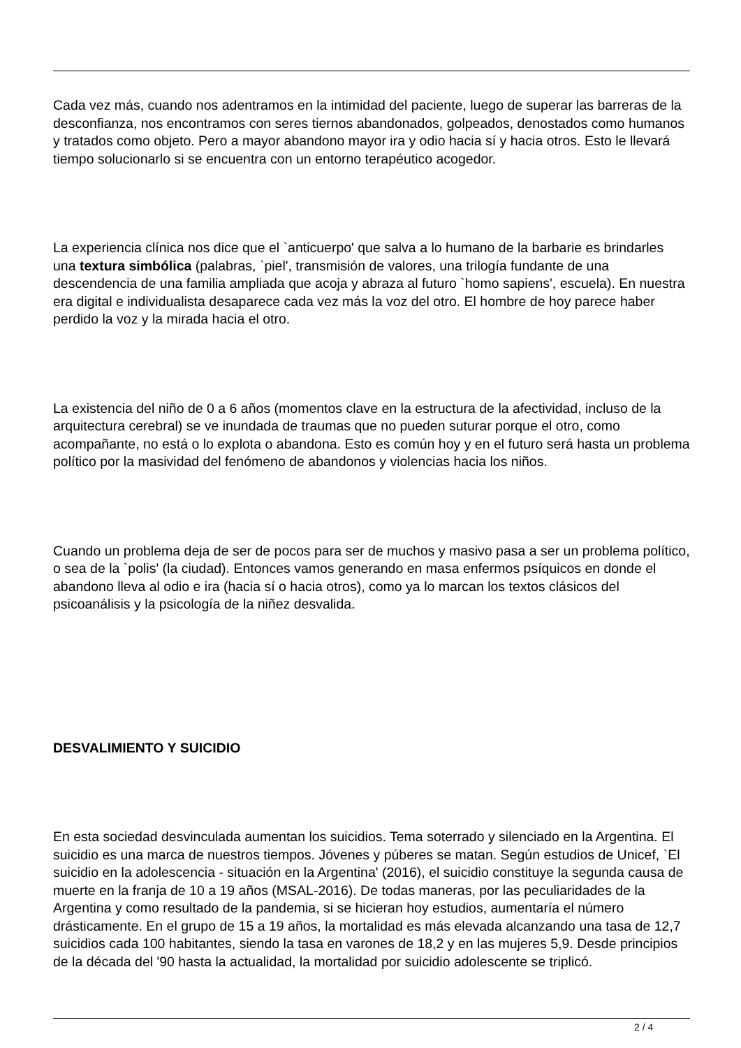Cada vez más, cuando nos adentramos en la intimidad del paciente, luego de superar las barreras de la desconfianza, nos encontramos con seres tiernos abandonados, golpeados, denostados como humanos y tratados como objeto. Pero a mayor abandono mayor ira y odio hacia sí y hacia otros. Esto le llevará tiempo solucionarlo si se encuentra con un entorno terapéutico acogedor.
La experiencia clínica nos dice que el `anticuerpo' que salva a lo humano de la barbarie es brindarles una textura simbólica (palabras, `piel', transmisión de valores, una trilogía fundante de una descendencia de una familia ampliada que acoja y abraza al futuro `homo sapiens', escuela). En nuestra era digital e individualista desaparece cada vez más la voz del otro. El hombre de hoy parece haber perdido la voz y la mirada hacia el otro.
La existencia del niño de 0 a 6 años (momentos clave en la estructura de la afectividad, incluso de la arquitectura cerebral) se ve inundada de traumas que no pueden suturar porque el otro, como acompañante, no está o lo explota o abandona. Esto es común hoy y en el futuro será hasta un problema político por la masividad del fenómeno de abandonos y violencias hacia los niños.
Cuando un problema deja de ser de pocos para ser de muchos y masivo pasa a ser un problema político, o sea de la `polis' (la ciudad). Entonces vamos generando en masa enfermos psíquicos en donde el abandono lleva al odio e ira (hacia sí o hacia otros), como ya lo marcan los textos clásicos del psicoanálisis y la psicología de la niñez desvalida.
DESVALIMIENTO Y SUICIDIO
En esta sociedad desvinculada aumentan los suicidios. Tema soterrado y silenciado en la Argentina. El suicidio es una marca de nuestros tiempos. Jóvenes y púberes se matan. Según estudios de Unicef, `El suicidio en la adolescencia - situación en la Argentina' (2016), el suicidio constituye la segunda causa de muerte en la franja de 10 a 19 años (MSAL-2016). De todas maneras, por las peculiaridades de la Argentina y como resultado de la pandemia, si se hicieran hoy estudios, aumentaría el número drásticamente. En el grupo de 15 a 19 años, la mortalidad es más elevada alcanzando una tasa de 12,7 suicidios cada 100 habitantes, siendo la tasa en varones de 18,2 y en las mujeres 5,9. Desde principios de la década del '90 hasta la actualidad, la mortalidad por suicidio adolescente se triplicó.
2 / 4